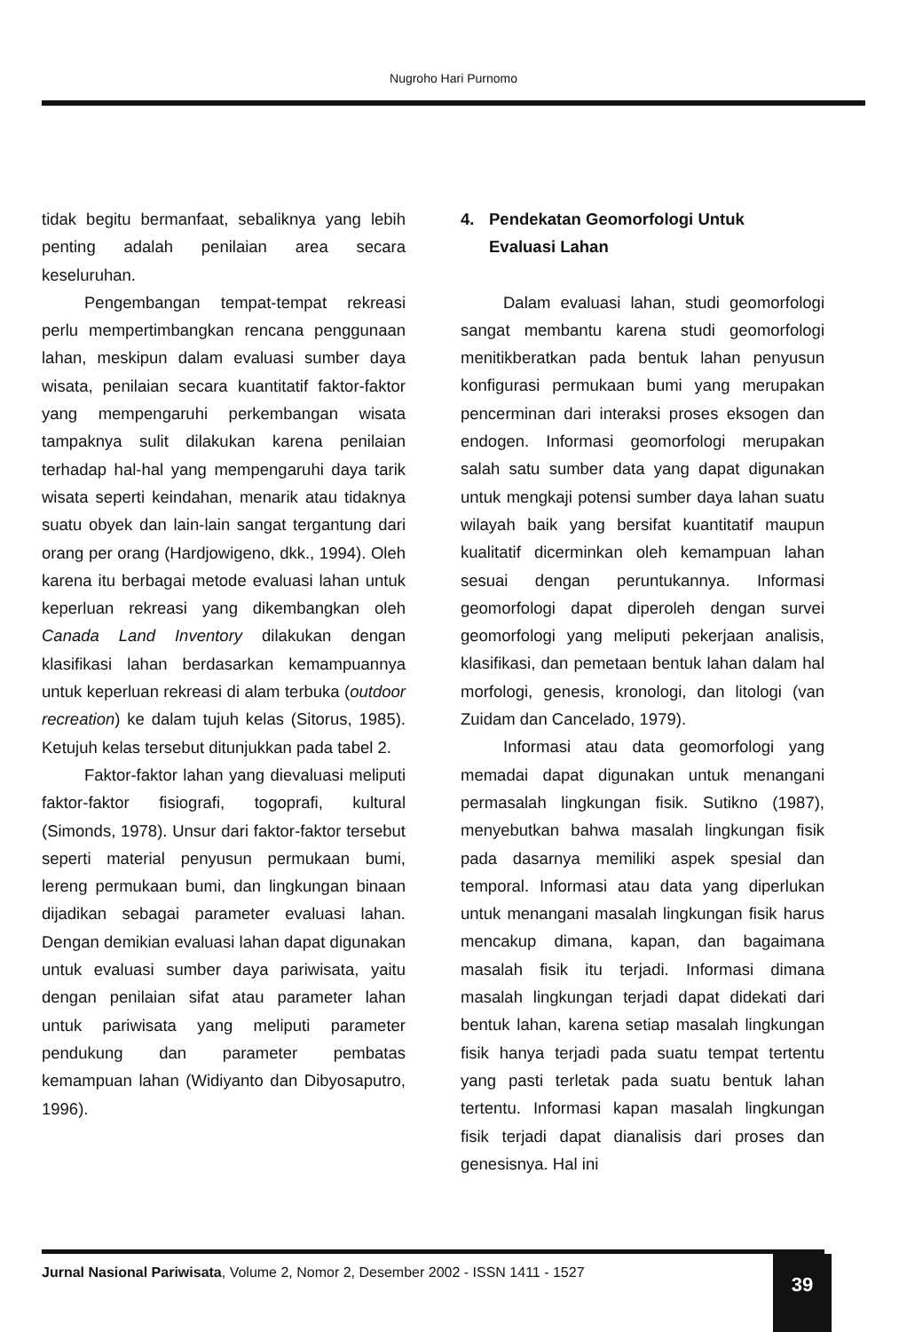Nugroho Hari Purnomo
tidak begitu bermanfaat, sebaliknya yang lebih penting adalah penilaian area secara keseluruhan.
Pengembangan tempat-tempat rekreasi perlu mempertimbangkan rencana penggunaan lahan, meskipun dalam evaluasi sumber daya wisata, penilaian secara kuantitatif faktor-faktor yang mempengaruhi perkembangan wisata tampaknya sulit dilakukan karena penilaian terhadap hal-hal yang mempengaruhi daya tarik wisata seperti keindahan, menarik atau tidaknya suatu obyek dan lain-lain sangat tergantung dari orang per orang (Hardjowigeno, dkk., 1994). Oleh karena itu berbagai metode evaluasi lahan untuk keperluan rekreasi yang dikembangkan oleh Canada Land Inventory dilakukan dengan klasifikasi lahan berdasarkan kemampuannya untuk keperluan rekreasi di alam terbuka (outdoor recreation) ke dalam tujuh kelas (Sitorus, 1985). Ketujuh kelas tersebut ditunjukkan pada tabel 2.
Faktor-faktor lahan yang dievaluasi meliputi faktor-faktor fisiografi, togoprafi, kultural (Simonds, 1978). Unsur dari faktor-faktor tersebut seperti material penyusun permukaan bumi, lereng permukaan bumi, dan lingkungan binaan dijadikan sebagai parameter evaluasi lahan. Dengan demikian evaluasi lahan dapat digunakan untuk evaluasi sumber daya pariwisata, yaitu dengan penilaian sifat atau parameter lahan untuk pariwisata yang meliputi parameter pendukung dan parameter pembatas kemampuan lahan (Widiyanto dan Dibyosaputro, 1996).
4. Pendekatan Geomorfologi Untuk
Evaluasi Lahan
Dalam evaluasi lahan, studi geomorfologi sangat membantu karena studi geomorfologi menitikberatkan pada bentuk lahan penyusun konfigurasi permukaan bumi yang merupakan pencerminan dari interaksi proses eksogen dan endogen. Informasi geomorfologi merupakan salah satu sumber data yang dapat digunakan untuk mengkaji potensi sumber daya lahan suatu wilayah baik yang bersifat kuantitatif maupun kualitatif dicerminkan oleh kemampuan lahan sesuai dengan peruntukannya. Informasi geomorfologi dapat diperoleh dengan survei geomorfologi yang meliputi pekerjaan analisis, klasifikasi, dan pemetaan bentuk lahan dalam hal morfologi, genesis, kronologi, dan litologi (van Zuidam dan Cancelado, 1979).
Informasi atau data geomorfologi yang memadai dapat digunakan untuk menangani permasalah lingkungan fisik. Sutikno (1987), menyebutkan bahwa masalah lingkungan fisik pada dasarnya memiliki aspek spesial dan temporal. Informasi atau data yang diperlukan untuk menangani masalah lingkungan fisik harus mencakup dimana, kapan, dan bagaimana masalah fisik itu terjadi. Informasi dimana masalah lingkungan terjadi dapat didekati dari bentuk lahan, karena setiap masalah lingkungan fisik hanya terjadi pada suatu tempat tertentu yang pasti terletak pada suatu bentuk lahan tertentu. Informasi kapan masalah lingkungan fisik terjadi dapat dianalisis dari proses dan genesisnya. Hal ini
Jurnal Nasional Pariwisata, Volume 2, Nomor 2, Desember 2002 - ISSN 1411 - 1527
39